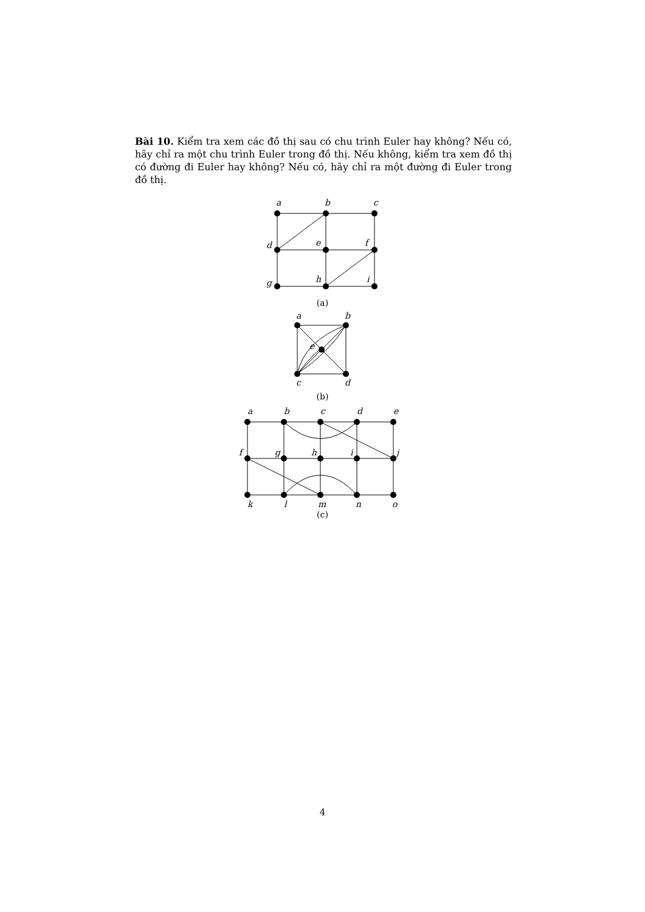Bài 10. Kiểm tra xem các đồ thị sau có chu trình Euler hay không? Nếu có, hãy chỉ ra một chu trình Euler trong đồ thị. Nếu không, kiểm tra xem đồ thị có đường đi Euler hay không? Nếu có, hãy chỉ ra một đường đi Euler trong đồ thị.
a
b
c
d
e
f
g
h
i
(a)
a
b
e
c
d
(b)
a
b
c
d
e
f
g
h
i
j
k
l
m
n
o
(c)
4